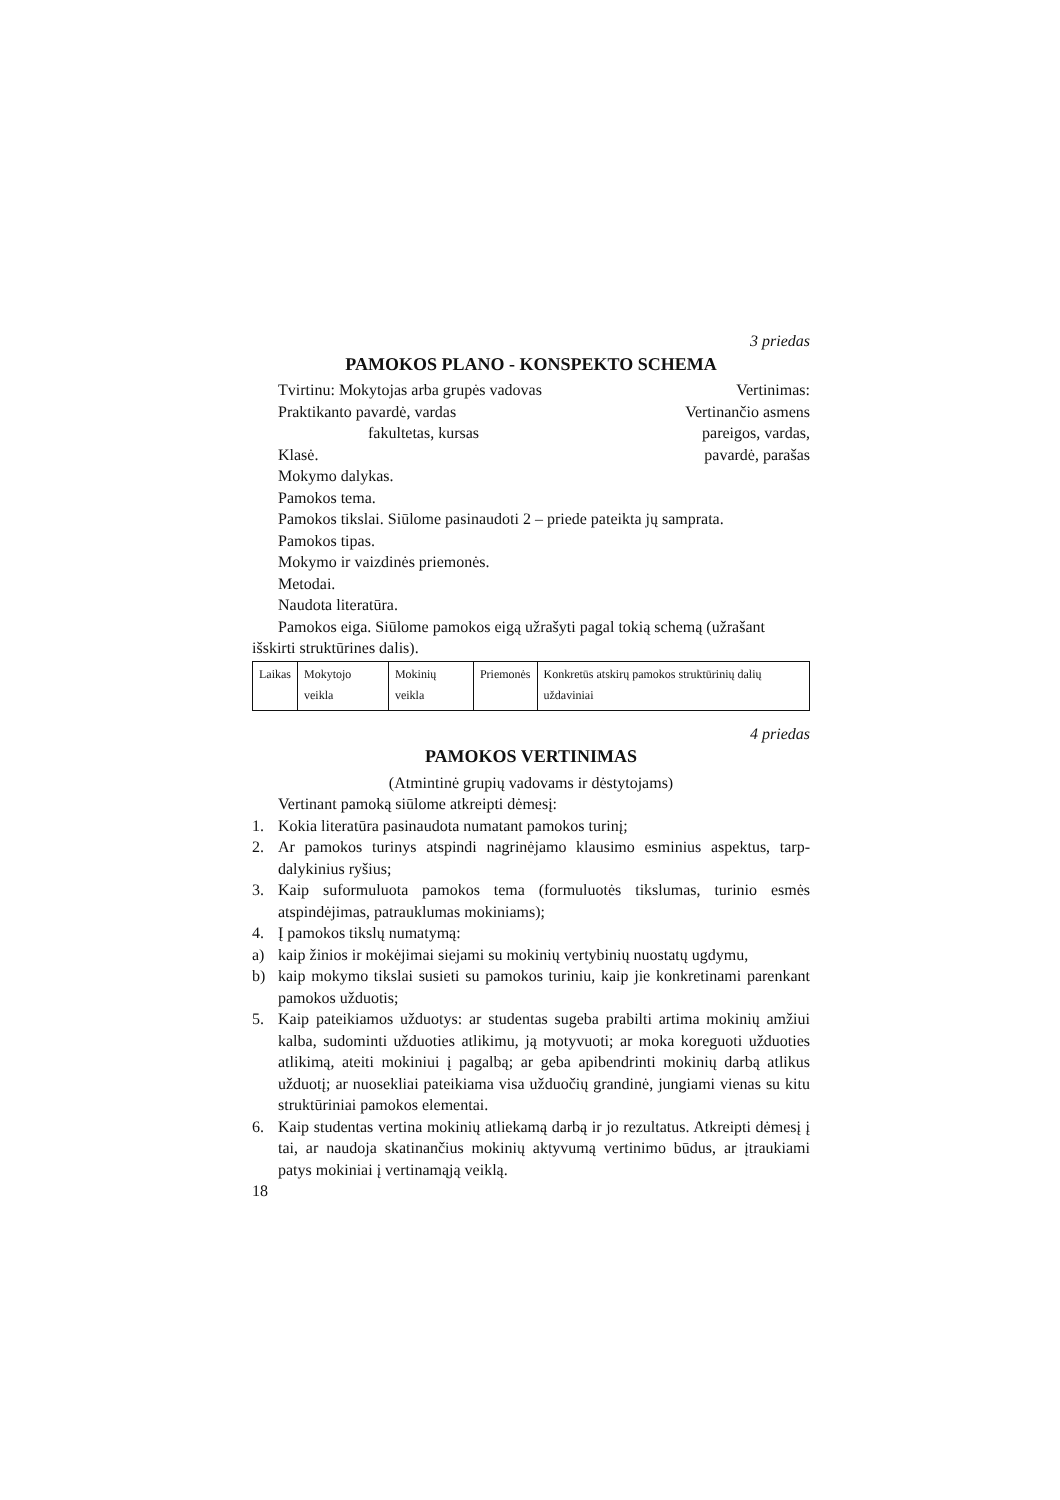3 priedas
PAMOKOS PLANO - KONSPEKTO SCHEMA
Tvirtinu: Mokytojas arba grupės vadovas Vertinimas:
Praktikanto pavardė, vardas Vertinančio asmens
fakultetas, kursas pareigos, vardas,
Klasė. pavardė, parašas
Mokymo dalykas.
Pamokos tema.
Pamokos tikslai. Siūlome pasinaudoti 2 – priede pateikta jų samprata.
Pamokos tipas.
Mokymo ir vaizdinės priemonės.
Metodai.
Naudota literatūra.
Pamokos eiga. Siūlome pamokos eigą užrašyti pagal tokią schemą (užrašant išskirti struktūrines dalis).
| Laikas | Mokytojo veikla | Mokinių veikla | Priemonės | Konkretūs atskirų pamokos struktūrinių dalių uždaviniai |
4 priedas
PAMOKOS VERTINIMAS
(Atmintinė grupių vadovams ir dėstytojams)
Vertinant pamoką siūlome atkreipti dėmesį:
1. Kokia literatūra pasinaudota numatant pamokos turinį;
2. Ar pamokos turinys atspindi nagrinėjamo klausimo esminius aspektus, tarp­dalykinius ryšius;
3. Kaip suformuluota pamokos tema (formuluotės tikslumas, turinio esmės atspindėjimas, patrauklumas mokiniams);
4. Į pamokos tikslų numatymą:
a) kaip žinios ir mokėjimai siejami su mokinių vertybinių nuostatų ugdymu,
b) kaip mokymo tikslai susieti su pamokos turiniu, kaip jie konkretinami parenkant pamokos užduotis;
5. Kaip pateikiamos užduotys: ar studentas sugeba prabilti artima mokinių amžiui kalba, sudominti užduoties atlikimu, ją motyvuoti; ar moka kore­guoti užduoties atlikimą, ateiti mokiniui į pagalbą; ar geba apibendrinti mokinių darbą atlikus užduotį; ar nuosekliai pateikiama visa užduočių grandinė, jungiami vienas su kitu struktūriniai pamokos elementai.
6. Kaip studentas vertina mokinių atliekamą darbą ir jo rezultatus. Atkreipti dėmesį į tai, ar naudoja skatinančius mokinių aktyvumą vertinimo būdus, ar įtraukiami patys mokiniai į vertinamąją veiklą.
18